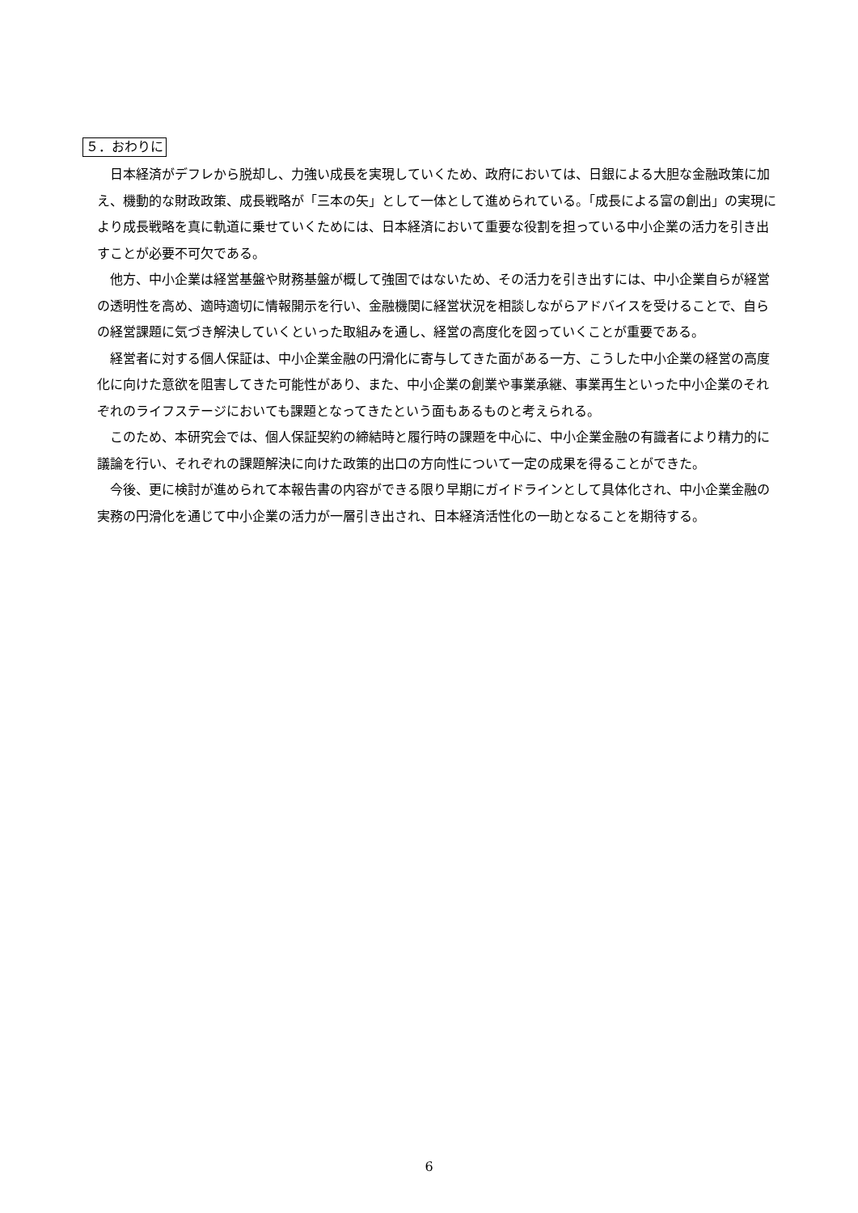５．おわりに
日本経済がデフレから脱却し、力強い成長を実現していくため、政府においては、日銀による大胆な金融政策に加え、機動的な財政政策、成長戦略が「三本の矢」として一体として進められている。「成長による富の創出」の実現により成長戦略を真に軌道に乗せていくためには、日本経済において重要な役割を担っている中小企業の活力を引き出すことが必要不可欠である。
他方、中小企業は経営基盤や財務基盤が概して強固ではないため、その活力を引き出すには、中小企業自らが経営の透明性を高め、適時適切に情報開示を行い、金融機関に経営状況を相談しながらアドバイスを受けることで、自らの経営課題に気づき解決していくといった取組みを通し、経営の高度化を図っていくことが重要である。
経営者に対する個人保証は、中小企業金融の円滑化に寄与してきた面がある一方、こうした中小企業の経営の高度化に向けた意欲を阻害してきた可能性があり、また、中小企業の創業や事業承継、事業再生といった中小企業のそれぞれのライフステージにおいても課題となってきたという面もあるものと考えられる。
このため、本研究会では、個人保証契約の締結時と履行時の課題を中心に、中小企業金融の有識者により精力的に議論を行い、それぞれの課題解決に向けた政策的出口の方向性について一定の成果を得ることができた。
今後、更に検討が進められて本報告書の内容ができる限り早期にガイドラインとして具体化され、中小企業金融の実務の円滑化を通じて中小企業の活力が一層引き出され、日本経済活性化の一助となることを期待する。
6